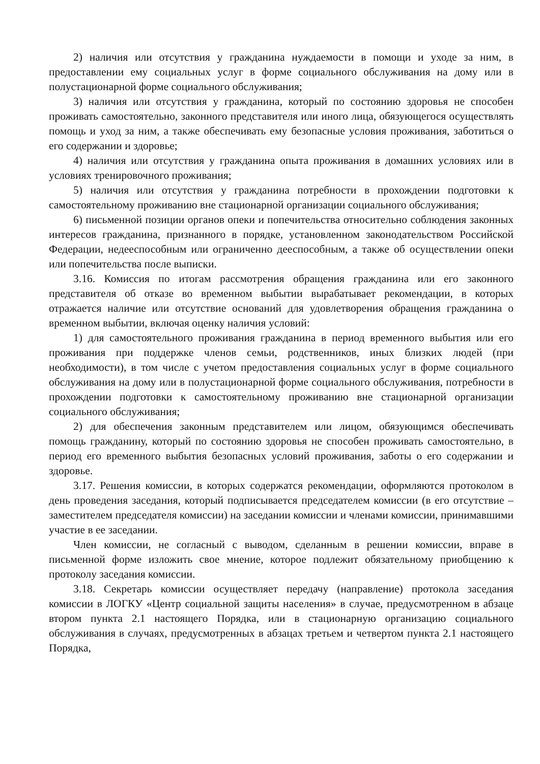2) наличия или отсутствия у гражданина нуждаемости в помощи и уходе за ним, в предоставлении ему социальных услуг в форме социального обслуживания на дому или в полустационарной форме социального обслуживания;
3) наличия или отсутствия у гражданина, который по состоянию здоровья не способен проживать самостоятельно, законного представителя или иного лица, обязующегося осуществлять помощь и уход за ним, а также обеспечивать ему безопасные условия проживания, заботиться о его содержании и здоровье;
4) наличия или отсутствия у гражданина опыта проживания в домашних условиях или в условиях тренировочного проживания;
5) наличия или отсутствия у гражданина потребности в прохождении подготовки к самостоятельному проживанию вне стационарной организации социального обслуживания;
6) письменной позиции органов опеки и попечительства относительно соблюдения законных интересов гражданина, признанного в порядке, установленном законодательством Российской Федерации, недееспособным или ограниченно дееспособным, а также об осуществлении опеки или попечительства после выписки.
3.16. Комиссия по итогам рассмотрения обращения гражданина или его законного представителя об отказе во временном выбытии вырабатывает рекомендации, в которых отражается наличие или отсутствие оснований для удовлетворения обращения гражданина о временном выбытии, включая оценку наличия условий:
1) для самостоятельного проживания гражданина в период временного выбытия или его проживания при поддержке членов семьи, родственников, иных близких людей (при необходимости), в том числе с учетом предоставления социальных услуг в форме социального обслуживания на дому или в полустационарной форме социального обслуживания, потребности в прохождении подготовки к самостоятельному проживанию вне стационарной организации социального обслуживания;
2) для обеспечения законным представителем или лицом, обязующимся обеспечивать помощь гражданину, который по состоянию здоровья не способен проживать самостоятельно, в период его временного выбытия безопасных условий проживания, заботы о его содержании и здоровье.
3.17. Решения комиссии, в которых содержатся рекомендации, оформляются протоколом в день проведения заседания, который подписывается председателем комиссии (в его отсутствие – заместителем председателя комиссии) на заседании комиссии и членами комиссии, принимавшими участие в ее заседании.
Член комиссии, не согласный с выводом, сделанным в решении комиссии, вправе в письменной форме изложить свое мнение, которое подлежит обязательному приобщению к протоколу заседания комиссии.
3.18. Секретарь комиссии осуществляет передачу (направление) протокола заседания комиссии в ЛОГКУ «Центр социальной защиты населения» в случае, предусмотренном в абзаце втором пункта 2.1 настоящего Порядка, или в стационарную организацию социального обслуживания в случаях, предусмотренных в абзацах третьем и четвертом пункта 2.1 настоящего Порядка,